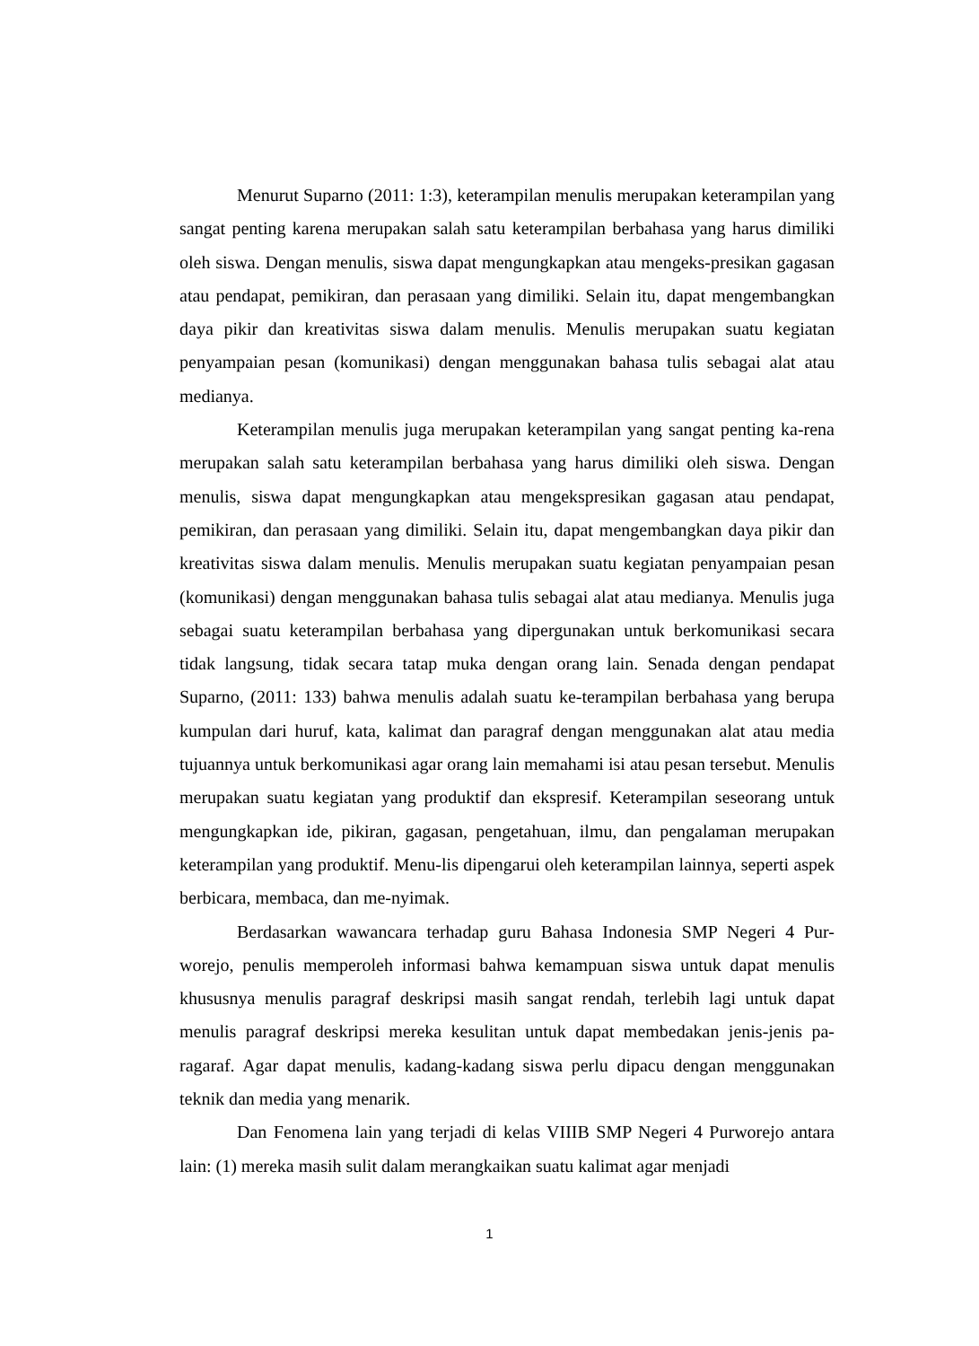Menurut Suparno (2011: 1:3), keterampilan menulis merupakan keterampilan yang sangat penting karena merupakan salah satu keterampilan berbahasa yang harus dimiliki oleh siswa. Dengan menulis, siswa dapat mengungkapkan atau mengeks-presikan gagasan atau pendapat, pemikiran, dan perasaan yang dimiliki. Selain itu, dapat mengembangkan daya pikir dan kreativitas siswa dalam menulis. Menulis merupakan suatu kegiatan penyampaian pesan (komunikasi) dengan menggunakan bahasa tulis sebagai alat atau medianya.
Keterampilan menulis juga merupakan keterampilan yang sangat penting ka-rena merupakan salah satu keterampilan berbahasa yang harus dimiliki oleh siswa. Dengan menulis, siswa dapat mengungkapkan atau mengekspresikan gagasan atau pendapat, pemikiran, dan perasaan yang dimiliki. Selain itu, dapat mengembangkan daya pikir dan kreativitas siswa dalam menulis. Menulis merupakan suatu kegiatan penyampaian pesan (komunikasi) dengan menggunakan bahasa tulis sebagai alat atau medianya. Menulis juga sebagai suatu keterampilan berbahasa yang dipergunakan untuk berkomunikasi secara tidak langsung, tidak secara tatap muka dengan orang lain. Senada dengan pendapat Suparno, (2011: 133) bahwa menulis adalah suatu ke-terampilan berbahasa yang berupa kumpulan dari huruf, kata, kalimat dan paragraf dengan menggunakan alat atau media tujuannya untuk berkomunikasi agar orang lain memahami isi atau pesan tersebut. Menulis merupakan suatu kegiatan yang produktif dan ekspresif. Keterampilan seseorang untuk mengungkapkan ide, pikiran, gagasan, pengetahuan, ilmu, dan pengalaman merupakan keterampilan yang produktif. Menu-lis dipengarui oleh keterampilan lainnya, seperti aspek berbicara, membaca, dan me-nyimak.
Berdasarkan wawancara terhadap guru Bahasa Indonesia SMP Negeri 4 Pur-worejo, penulis memperoleh informasi bahwa kemampuan siswa untuk dapat menulis khususnya menulis paragraf deskripsi masih sangat rendah, terlebih lagi untuk dapat menulis paragraf deskripsi mereka kesulitan untuk dapat membedakan jenis-jenis pa-ragaraf. Agar dapat menulis, kadang-kadang siswa perlu dipacu dengan menggunakan teknik dan media yang menarik.
Dan Fenomena lain yang terjadi di kelas VIIIB SMP Negeri 4 Purworejo antara lain: (1) mereka masih sulit dalam merangkaikan suatu kalimat agar menjadi
1